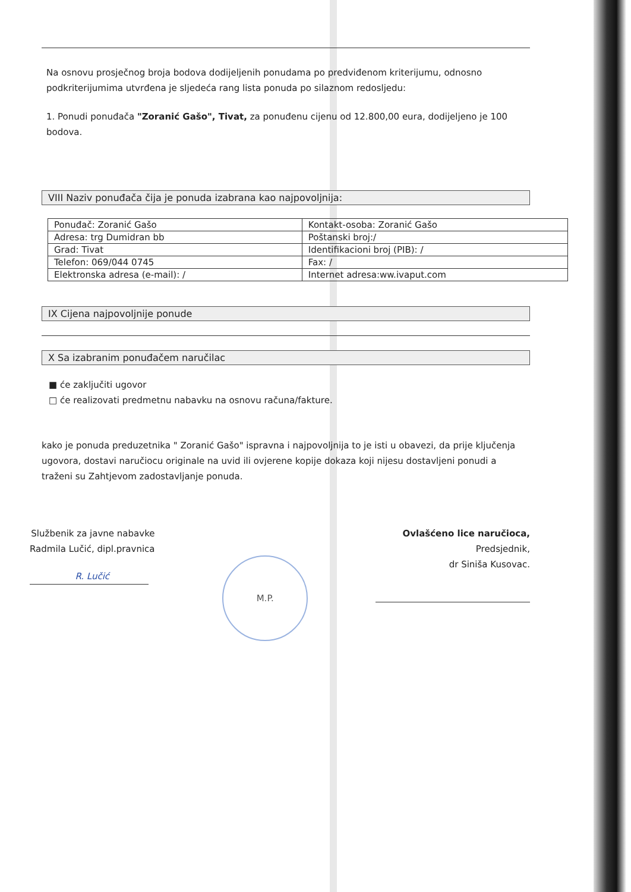Na osnovu prosječnog broja bodova dodijeljenih ponudama po predviđenom kriterijumu, odnosno podkriterijumima utvrđena je sljedeća rang lista ponuda po silaznom redosljedu:
1. Ponudi ponuđača "Zoranić Gašo", Tivat, za ponuđenu cijenu od 12.800,00 eura, dodijeljeno je 100 bodova.
VIII Naziv ponuđača čija je ponuda izabrana kao najpovoljnija:
| Ponuđač: Zoranić Gašo | Kontakt-osoba: Zoranić Gašo |
| Adresa: trg Dumidran bb | Poštanski broj:/ |
| Grad: Tivat | Identifikacioni broj (PIB): / |
| Telefon: 069/044 0745 | Fax: / |
| Elektronska adresa (e-mail): / | Internet adresa:ww.ivaput.com |
IX Cijena najpovoljnije ponude
X Sa izabranim ponuđačem naručilac
■ će zaključiti ugovor
□ će realizovati predmetnu nabavku na osnovu računa/fakture.
kako je ponuda preduzetnika " Zoranić Gašo" ispravna i najpovoljnija to je isti u obavezi, da prije ključenja ugovora, dostavi naručiocu originale na uvid ili ovjerene kopije dokaza koji nijesu dostavljeni ponudi a traženi su Zahtjevom zadostavljanje ponuda.
Službenik za javne nabavke
Radmila Lučić, dipl.pravnica
R. Lučić
M.P.
Ovlašćeno lice naručioca,
Predsjednik,
dr Siniša Kusovac.